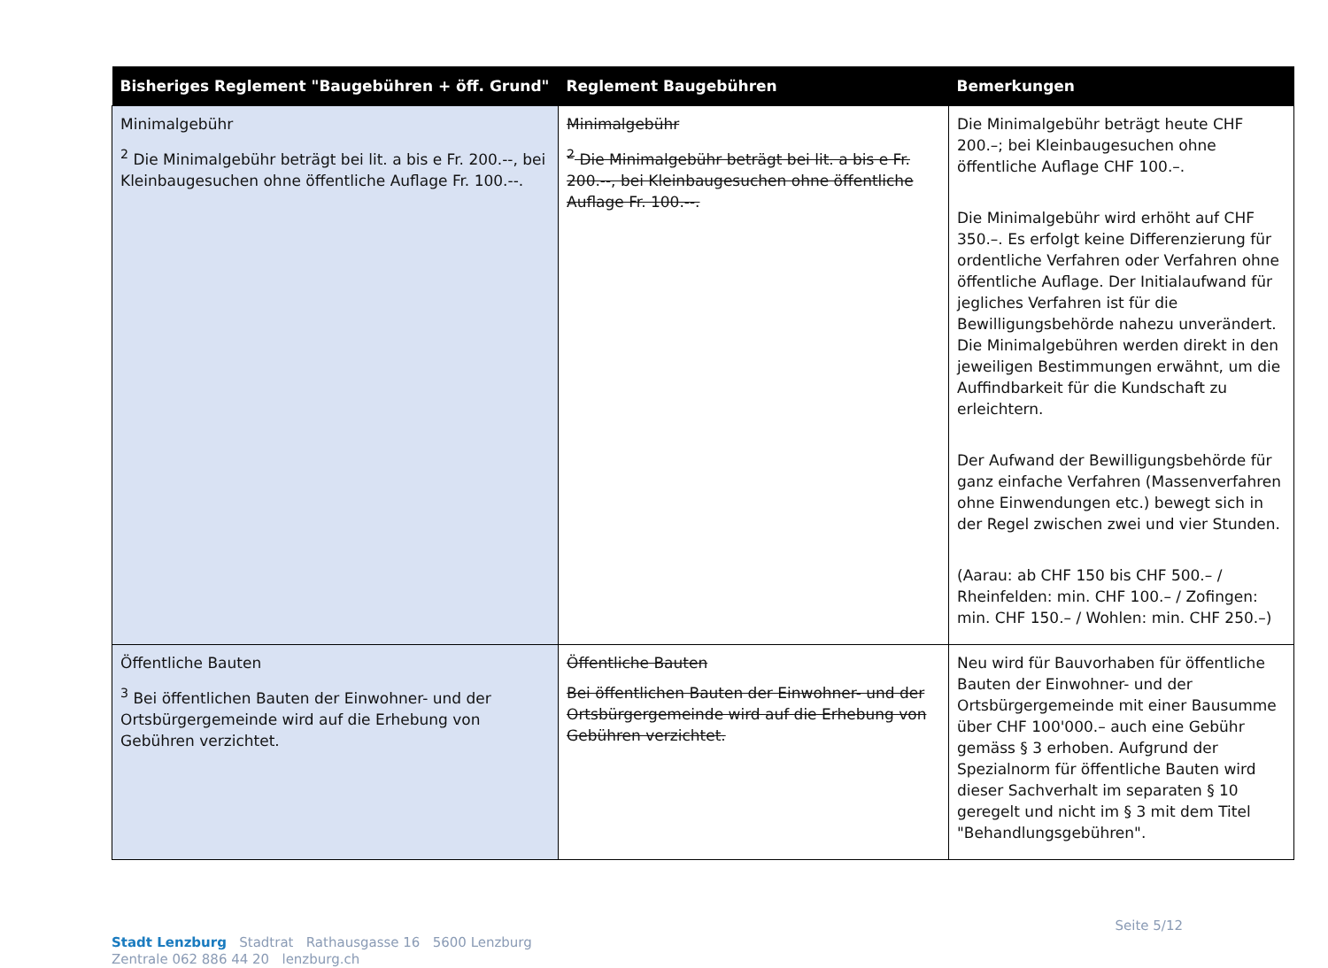| Bisheriges Reglement "Baugebühren + öff. Grund" | Reglement Baugebühren | Bemerkungen |
| --- | --- | --- |
| Minimalgebühr <sup>2</sup> Die Minimalgebühr beträgt bei lit. a bis e Fr. 200.--, bei Kleinbaugesuchen ohne öffentliche Auflage Fr. 100.--. | Minimalgebühr <sup>2</sup> Die Minimalgebühr beträgt bei lit. a bis e Fr. 200.--, bei Kleinbaugesuchen ohne öffentliche Auflage Fr. 100.--. | Die Minimalgebühr beträgt heute CHF 200.–; bei Kleinbaugesuchen ohne öffentliche Auflage CHF 100.–. Die Minimalgebühr wird erhöht auf CHF 350.–. Es erfolgt keine Differenzierung für ordentliche Verfahren oder Verfahren ohne öffentliche Auflage. Der Initialaufwand für jegliches Verfahren ist für die Bewilligungsbehörde nahezu unverändert. Die Minimalgebühren werden direkt in den jeweiligen Bestimmungen erwähnt, um die Auffindbarkeit für die Kundschaft zu erleichtern. Der Aufwand der Bewilligungsbehörde für ganz einfache Verfahren (Massenverfahren ohne Einwendungen etc.) bewegt sich in der Regel zwischen zwei und vier Stunden. (Aarau: ab CHF 150 bis CHF 500.– / Rheinfelden: min. CHF 100.– / Zofingen: min. CHF 150.– / Wohlen: min. CHF 250.–) |
| Öffentliche Bauten <sup>3</sup> Bei öffentlichen Bauten der Einwohner- und der Ortsbürgergemeinde wird auf die Erhebung von Gebühren verzichtet. | Öffentliche Bauten Bei öffentlichen Bauten der Einwohner- und der Ortsbürgergemeinde wird auf die Erhebung von Gebühren verzichtet. | Neu wird für Bauvorhaben für öffentliche Bauten der Einwohner- und der Ortsbürgergemeinde mit einer Bausumme über CHF 100'000.– auch eine Gebühr gemäss § 3 erhoben. Aufgrund der Spezialnorm für öffentliche Bauten wird dieser Sachverhalt im separaten § 10 geregelt und nicht im § 3 mit dem Titel "Behandlungsgebühren". |
Seite 5/12
Stadt Lenzburg Stadtrat Rathausgasse 16 5600 Lenzburg
Zentrale 062 886 44 20 lenzburg.ch